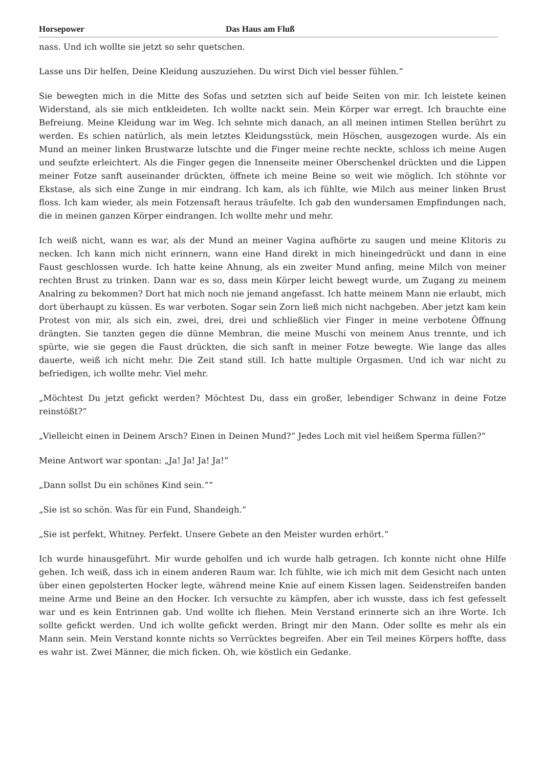Horsepower Das Haus am Fluß
nass. Und ich wollte sie jetzt so sehr quetschen.
Lasse uns Dir helfen, Deine Kleidung auszuziehen. Du wirst Dich viel besser fühlen.“
Sie bewegten mich in die Mitte des Sofas und setzten sich auf beide Seiten von mir. Ich leistete keinen Widerstand, als sie mich entkleideten. Ich wollte nackt sein. Mein Körper war erregt. Ich brauchte eine Befreiung. Meine Kleidung war im Weg. Ich sehnte mich danach, an all meinen intimen Stellen berührt zu werden. Es schien natürlich, als mein letztes Kleidungsstück, mein Höschen, ausgezogen wurde. Als ein Mund an meiner linken Brustwarze lutschte und die Finger meine rechte neckte, schloss ich meine Augen und seufzte erleichtert. Als die Finger gegen die Innenseite meiner Oberschenkel drückten und die Lippen meiner Fotze sanft auseinander drückten, öffnete ich meine Beine so weit wie möglich. Ich stöhnte vor Ekstase, als sich eine Zunge in mir eindrang. Ich kam, als ich fühlte, wie Milch aus meiner linken Brust floss. Ich kam wieder, als mein Fotzensaft heraus träufelte. Ich gab den wundersamen Empfindungen nach, die in meinen ganzen Körper eindrangen. Ich wollte mehr und mehr.
Ich weiß nicht, wann es war, als der Mund an meiner Vagina aufhörte zu saugen und meine Klitoris zu necken. Ich kann mich nicht erinnern, wann eine Hand direkt in mich hineingedrückt und dann in eine Faust geschlossen wurde. Ich hatte keine Ahnung, als ein zweiter Mund anfing, meine Milch von meiner rechten Brust zu trinken. Dann war es so, dass mein Körper leicht bewegt wurde, um Zugang zu meinem Analring zu bekommen? Dort hat mich noch nie jemand angefasst. Ich hatte meinem Mann nie erlaubt, mich dort überhaupt zu küssen. Es war verboten. Sogar sein Zorn ließ mich nicht nachgeben. Aber jetzt kam kein Protest von mir, als sich ein, zwei, drei, drei und schließlich vier Finger in meine verbotene Öffnung drängten. Sie tanzten gegen die dünne Membran, die meine Muschi von meinem Anus trennte, und ich spürte, wie sie gegen die Faust drückten, die sich sanft in meiner Fotze bewegte. Wie lange das alles dauerte, weiß ich nicht mehr. Die Zeit stand still. Ich hatte multiple Orgasmen. Und ich war nicht zu befriedigen, ich wollte mehr. Viel mehr.
„Möchtest Du jetzt gefickt werden? Möchtest Du, dass ein großer, lebendiger Schwanz in deine Fotze reinstößt?“
„Vielleicht einen in Deinem Arsch? Einen in Deinen Mund?“ Jedes Loch mit viel heißem Sperma füllen?“
Meine Antwort war spontan: „Ja! Ja! Ja! Ja!“
„Dann sollst Du ein schönes Kind sein.““
„Sie ist so schön. Was für ein Fund, Shandeigh.“
„Sie ist perfekt, Whitney. Perfekt. Unsere Gebete an den Meister wurden erhört.“
Ich wurde hinausgeführt. Mir wurde geholfen und ich wurde halb getragen. Ich konnte nicht ohne Hilfe gehen. Ich weiß, dass ich in einem anderen Raum war. Ich fühlte, wie ich mich mit dem Gesicht nach unten über einen gepolsterten Hocker legte, während meine Knie auf einem Kissen lagen. Seidenstreifen banden meine Arme und Beine an den Hocker. Ich versuchte zu kämpfen, aber ich wusste, dass ich fest gefesselt war und es kein Entrinnen gab. Und wollte ich fliehen. Mein Verstand erinnerte sich an ihre Worte. Ich sollte gefickt werden. Und ich wollte gefickt werden. Bringt mir den Mann. Oder sollte es mehr als ein Mann sein. Mein Verstand konnte nichts so Verrücktes begreifen. Aber ein Teil meines Körpers hoffte, dass es wahr ist. Zwei Männer, die mich ficken. Oh, wie köstlich ein Gedanke.